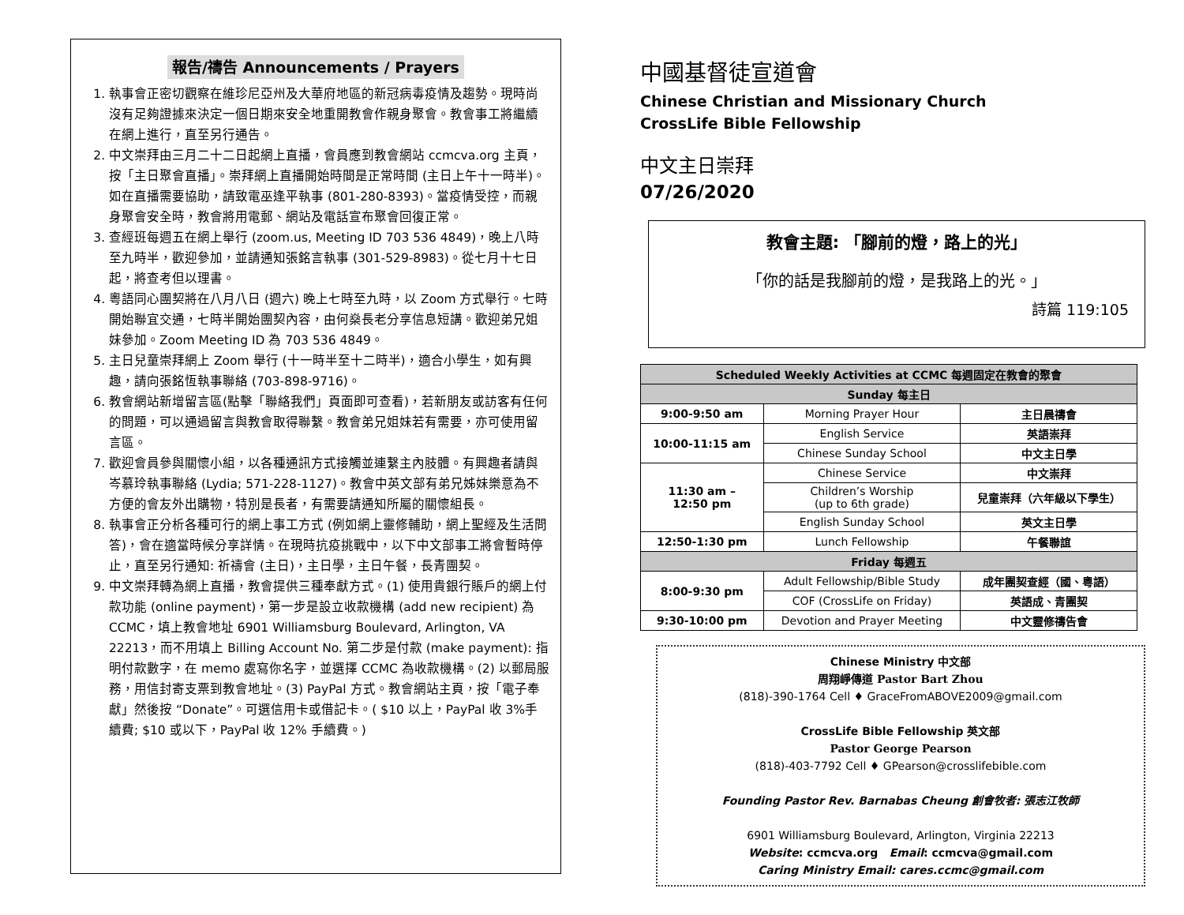報告/禱告 Announcements / Prayers
1. 執事會正密切觀察在維珍尼亞州及大華府地區的新冠病毒疫情及趨勢。現時尚沒有足夠證據來決定一個日期來安全地重開教會作親身聚會。教會事工將繼續在網上進行，直至另行通告。
2. 中文崇拜由三月二十二日起網上直播，會員應到教會網站 ccmcva.org 主頁，按「主日聚會直播」。崇拜網上直播開始時間是正常時間 (主日上午十一時半)。如在直播需要協助，請致電巫逢平執事 (801-280-8393)。當疫情受控，而親身聚會安全時，教會將用電郵、網站及電話宣布聚會回復正常。
3. 查經班每週五在網上舉行 (zoom.us, Meeting ID 703 536 4849)，晚上八時至九時半，歡迎參加，並請通知張銘言執事 (301-529-8983)。從七月十七日起，將查考但以理書。
4. 粵語同心團契將在八月八日 (週六) 晚上七時至九時，以 Zoom 方式舉行。七時開始聯宜交通，七時半開始團契內容，由何燊長老分享信息短講。歡迎弟兄姐妹參加。Zoom Meeting ID 為 703 536 4849。
5. 主日兒童崇拜網上 Zoom 舉行 (十一時半至十二時半)，適合小學生，如有興趣，請向張銘恆執事聯絡 (703-898-9716)。
6. 教會網站新增留言區(點擊「聯絡我們」頁面即可查看)，若新朋友或訪客有任何的問題，可以通過留言與教會取得聯繫。教會弟兄姐妹若有需要，亦可使用留言區。
7. 歡迎會員參與關懷小組，以各種通訊方式接觸並連繫主內肢體。有興趣者請與岑慕玲執事聯絡 (Lydia; 571-228-1127)。教會中英文部有弟兄姊妹樂意為不方便的會友外出購物，特別是長者，有需要請通知所屬的關懷組長。
8. 執事會正分析各種可行的網上事工方式 (例如網上靈修輔助，網上聖經及生活問答)，會在適當時候分享詳情。在現時抗疫挑戰中，以下中文部事工將會暫時停止，直至另行通知: 祈禱會 (主日)，主日學，主日午餐，長青團契。
9. 中文崇拜轉為網上直播，教會提供三種奉獻方式。(1) 使用貴銀行賬戶的網上付款功能 (online payment)，第一步是設立收款機構 (add new recipient) 為 CCMC，填上教會地址 6901 Williamsburg Boulevard, Arlington, VA 22213，而不用填上 Billing Account No. 第二步是付款 (make payment): 指明付款數字，在 memo 處寫你名字，並選擇 CCMC 為收款機構。(2) 以郵局服務，用信封寄支票到教會地址。(3) PayPal 方式。教會網站主頁，按「電子奉獻」然後按 “Donate”。可選信用卡或借記卡。( $10 以上，PayPal 收 3%手續費; $10 或以下，PayPal 收 12% 手續費。)
中國基督徒宣道會
Chinese Christian and Missionary Church
CrossLife Bible Fellowship
中文主日崇拜
07/26/2020
教會主題: 「腳前的燈，路上的光」
「你的話是我腳前的燈，是我路上的光。」
詩篇 119:105
| Scheduled Weekly Activities at CCMC 每週固定在教會的聚會 | | |
| --- | --- | --- |
| Sunday 每主日 | | |
| 9:00-9:50 am | Morning Prayer Hour | 主日晨禱會 |
| 10:00-11:15 am | English Service | 英語崇拜 |
| | Chinese Sunday School | 中文主日學 |
| 11:30 am – 12:50 pm | Chinese Service | 中文崇拜 |
| | Children’s Worship (up to 6th grade) | 兒童崇拜（六年級以下學生） |
| | English Sunday School | 英文主日學 |
| 12:50-1:30 pm | Lunch Fellowship | 午餐聯誼 |
| Friday 每週五 | | |
| 8:00-9:30 pm | Adult Fellowship/Bible Study | 成年團契查經（國、粵語） |
| | COF (CrossLife on Friday) | 英語成、青團契 |
| 9:30-10:00 pm | Devotion and Prayer Meeting | 中文靈修禱告會 |
Chinese Ministry 中文部
周翔崢傳道 Pastor Bart Zhou
(818)-390-1764 Cell ♦ GraceFromABOVE2009@gmail.com
CrossLife Bible Fellowship 英文部
Pastor George Pearson
(818)-403-7792 Cell ♦ GPearson@crosslifebible.com
Founding Pastor Rev. Barnabas Cheung 創會牧者: 張志江牧師
6901 Williamsburg Boulevard, Arlington, Virginia 22213
Website: ccmcva.org Email: ccmcva@gmail.com
Caring Ministry Email: cares.ccmc@gmail.com